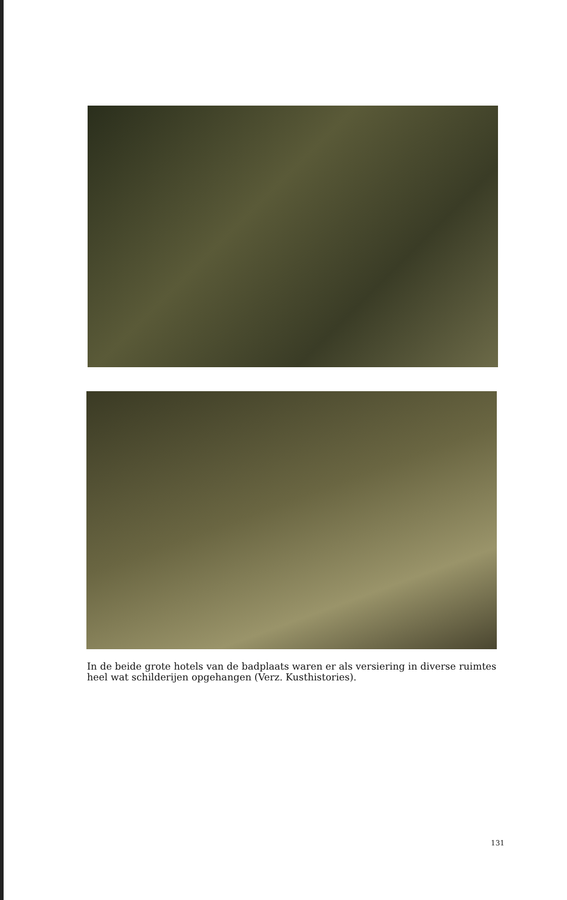In de beide grote hotels van de badplaats waren er als versiering in diverse ruimtes heel wat schilderijen opgehangen (Verz. Kusthistories).
131